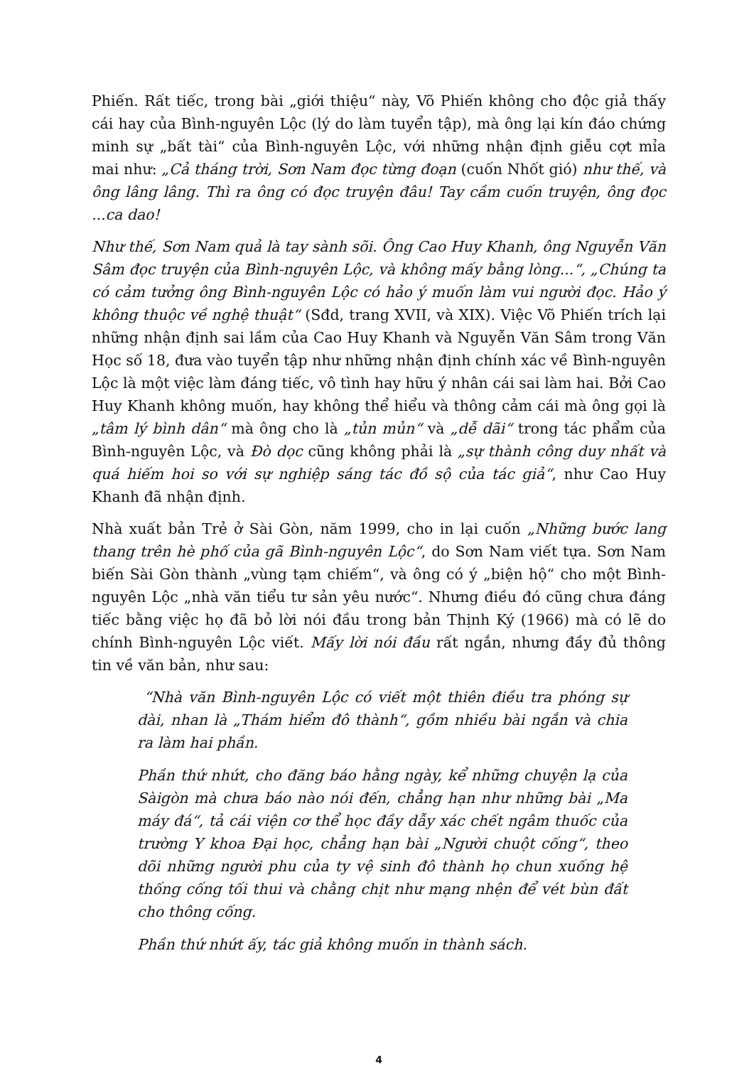Phiến. Rất tiếc, trong bài „giới thiệu“ này, Võ Phiến không cho độc giả thấy cái hay của Bình-nguyên Lộc (lý do làm tuyển tập), mà ông lại kín đáo chứng minh sự „bất tài“ của Bình-nguyên Lộc, với những nhận định giễu cợt mỉa mai như: „Cả tháng trời, Sơn Nam đọc từng đoạn (cuốn Nhốt gió) như thế, và ông lâng lâng. Thì ra ông có đọc truyện đâu! Tay cầm cuốn truyện, ông đọc ...ca dao!
Như thế, Sơn Nam quả là tay sành sõi. Ông Cao Huy Khanh, ông Nguyễn Văn Sâm đọc truyện của Bình-nguyên Lộc, và không mấy bằng lòng...“, „Chúng ta có cảm tưởng ông Bình-nguyên Lộc có hảo ý muốn làm vui người đọc. Hảo ý không thuộc về nghệ thuật“ (Sđd, trang XVII, và XIX). Việc Võ Phiến trích lại những nhận định sai lầm của Cao Huy Khanh và Nguyễn Văn Sâm trong Văn Học số 18, đưa vào tuyển tập như những nhận định chính xác về Bình-nguyên Lộc là một việc làm đáng tiếc, vô tình hay hữu ý nhân cái sai làm hai. Bởi Cao Huy Khanh không muốn, hay không thể hiểu và thông cảm cái mà ông gọi là „tâm lý bình dân“ mà ông cho là „tủn mủn“ và „dễ dãi“ trong tác phẩm của Bình-nguyên Lộc, và Đò dọc cũng không phải là „sự thành công duy nhất và quá hiếm hoi so với sự nghiệp sáng tác đồ sộ của tác giả“, như Cao Huy Khanh đã nhận định.
Nhà xuất bản Trẻ ở Sài Gòn, năm 1999, cho in lại cuốn „Những bước lang thang trên hè phố của gã Bình-nguyên Lộc“, do Sơn Nam viết tựa. Sơn Nam biến Sài Gòn thành „vùng tạm chiếm“, và ông có ý „biện hộ“ cho một Bình-nguyên Lộc „nhà văn tiểu tư sản yêu nước“. Nhưng điều đó cũng chưa đáng tiếc bằng việc họ đã bỏ lời nói đầu trong bản Thịnh Ký (1966) mà có lẽ do chính Bình-nguyên Lộc viết. Mấy lời nói đầu rất ngắn, nhưng đầy đủ thông tin về văn bản, như sau:
“Nhà văn Bình-nguyên Lộc có viết một thiên điều tra phóng sự dài, nhan là „Thám hiểm đô thành“, gồm nhiều bài ngắn và chia ra làm hai phần.
Phần thứ nhứt, cho đăng báo hằng ngày, kể những chuyện lạ của Sàigòn mà chưa báo nào nói đến, chẳng hạn như những bài „Ma máy đá“, tả cái viện cơ thể học đầy dẫy xác chết ngâm thuốc của trường Y khoa Đại học, chẳng hạn bài „Người chuột cống“, theo dõi những người phu của ty vệ sinh đô thành họ chun xuống hệ thống cống tối thui và chằng chịt như mạng nhện để vét bùn đất cho thông cống.
Phần thứ nhứt ấy, tác giả không muốn in thành sách.
4